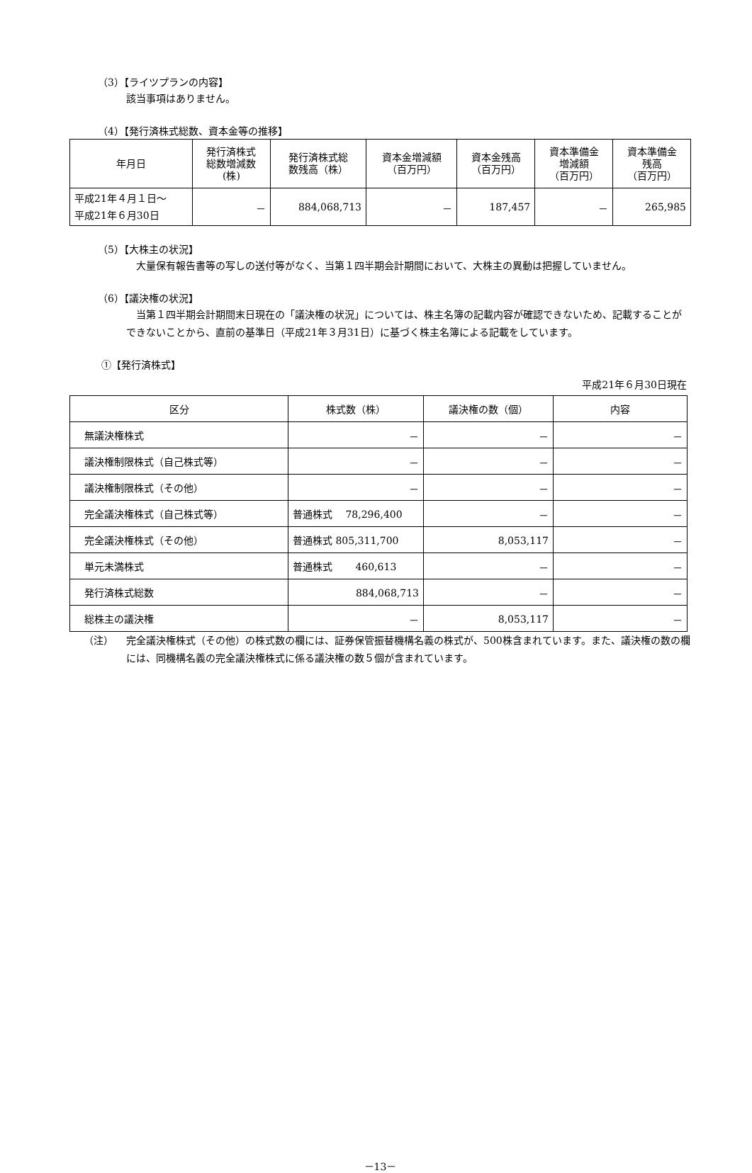（3）【ライツプランの内容】
該当事項はありません。
（4）【発行済株式総数、資本金等の推移】
| 年月日 | 発行済株式 総数増減数 (株) | 発行済株式総 数残高（株） | 資本金増減額 （百万円） | 資本金残高 （百万円） | 資本準備金 増減額 （百万円） | 資本準備金 残高 （百万円） |
| --- | --- | --- | --- | --- | --- | --- |
| 平成21年４月１日～ 平成21年６月30日 | － | 884,068,713 | － | 187,457 | － | 265,985 |
（5）【大株主の状況】
　大量保有報告書等の写しの送付等がなく、当第１四半期会計期間において、大株主の異動は把握していません。
（6）【議決権の状況】
　当第１四半期会計期間末日現在の「議決権の状況」については、株主名簿の記載内容が確認できないため、記載することができないことから、直前の基準日（平成21年３月31日）に基づく株主名簿による記載をしています。
①【発行済株式】
平成21年６月30日現在
| 区分 | 株式数（株） | 議決権の数（個） | 内容 |
| --- | --- | --- | --- |
| 無議決権株式 | － | － | － |
| 議決権制限株式（自己株式等） | － | － | － |
| 議決権制限株式（その他） | － | － | － |
| 完全議決権株式（自己株式等） | 普通株式 78,296,400 | － | － |
| 完全議決権株式（その他） | 普通株式 805,311,700 | 8,053,117 | － |
| 単元未満株式 | 普通株式 460,613 | － | － |
| 発行済株式総数 | 884,068,713 | － | － |
| 総株主の議決権 | － | 8,053,117 | － |
（注） 完全議決権株式（その他）の株式数の欄には、証券保管振替機構名義の株式が、500株含まれています。また、議決権の数の欄には、同機構名義の完全議決権株式に係る議決権の数５個が含まれています。
－13－